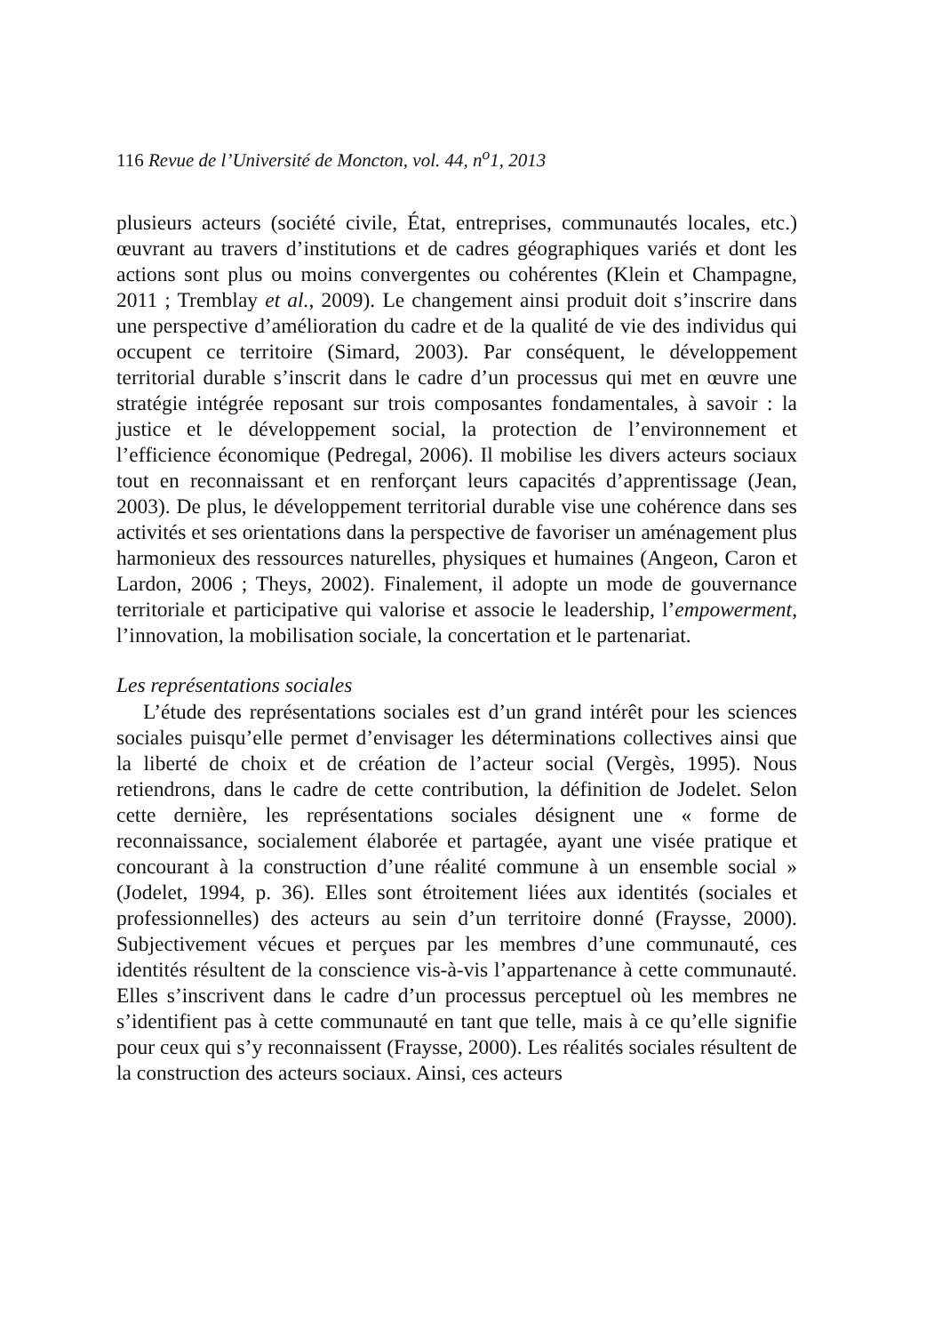116 Revue de l’Université de Moncton, vol. 44, n<sup>o</sup>1, 2013
plusieurs acteurs (société civile, État, entreprises, communautés locales, etc.) œuvrant au travers d’institutions et de cadres géographiques variés et dont les actions sont plus ou moins convergentes ou cohérentes (Klein et Champagne, 2011 ; Tremblay et al., 2009). Le changement ainsi produit doit s’inscrire dans une perspective d’amélioration du cadre et de la qualité de vie des individus qui occupent ce territoire (Simard, 2003). Par conséquent, le développement territorial durable s’inscrit dans le cadre d’un processus qui met en œuvre une stratégie intégrée reposant sur trois composantes fondamentales, à savoir : la justice et le développement social, la protection de l’environnement et l’efficience économique (Pedregal, 2006). Il mobilise les divers acteurs sociaux tout en reconnaissant et en renforçant leurs capacités d’apprentissage (Jean, 2003). De plus, le développement territorial durable vise une cohérence dans ses activités et ses orientations dans la perspective de favoriser un aménagement plus harmonieux des ressources naturelles, physiques et humaines (Angeon, Caron et Lardon, 2006 ; Theys, 2002). Finalement, il adopte un mode de gouvernance territoriale et participative qui valorise et associe le leadership, l’empowerment, l’innovation, la mobilisation sociale, la concertation et le partenariat.
Les représentations sociales
L’étude des représentations sociales est d’un grand intérêt pour les sciences sociales puisqu’elle permet d’envisager les déterminations collectives ainsi que la liberté de choix et de création de l’acteur social (Vergès, 1995). Nous retiendrons, dans le cadre de cette contribution, la définition de Jodelet. Selon cette dernière, les représentations sociales désignent une « forme de reconnaissance, socialement élaborée et partagée, ayant une visée pratique et concourant à la construction d’une réalité commune à un ensemble social » (Jodelet, 1994, p. 36). Elles sont étroitement liées aux identités (sociales et professionnelles) des acteurs au sein d’un territoire donné (Fraysse, 2000). Subjectivement vécues et perçues par les membres d’une communauté, ces identités résultent de la conscience vis-à-vis l’appartenance à cette communauté. Elles s’inscrivent dans le cadre d’un processus perceptuel où les membres ne s’identifient pas à cette communauté en tant que telle, mais à ce qu’elle signifie pour ceux qui s’y reconnaissent (Fraysse, 2000). Les réalités sociales résultent de la construction des acteurs sociaux. Ainsi, ces acteurs